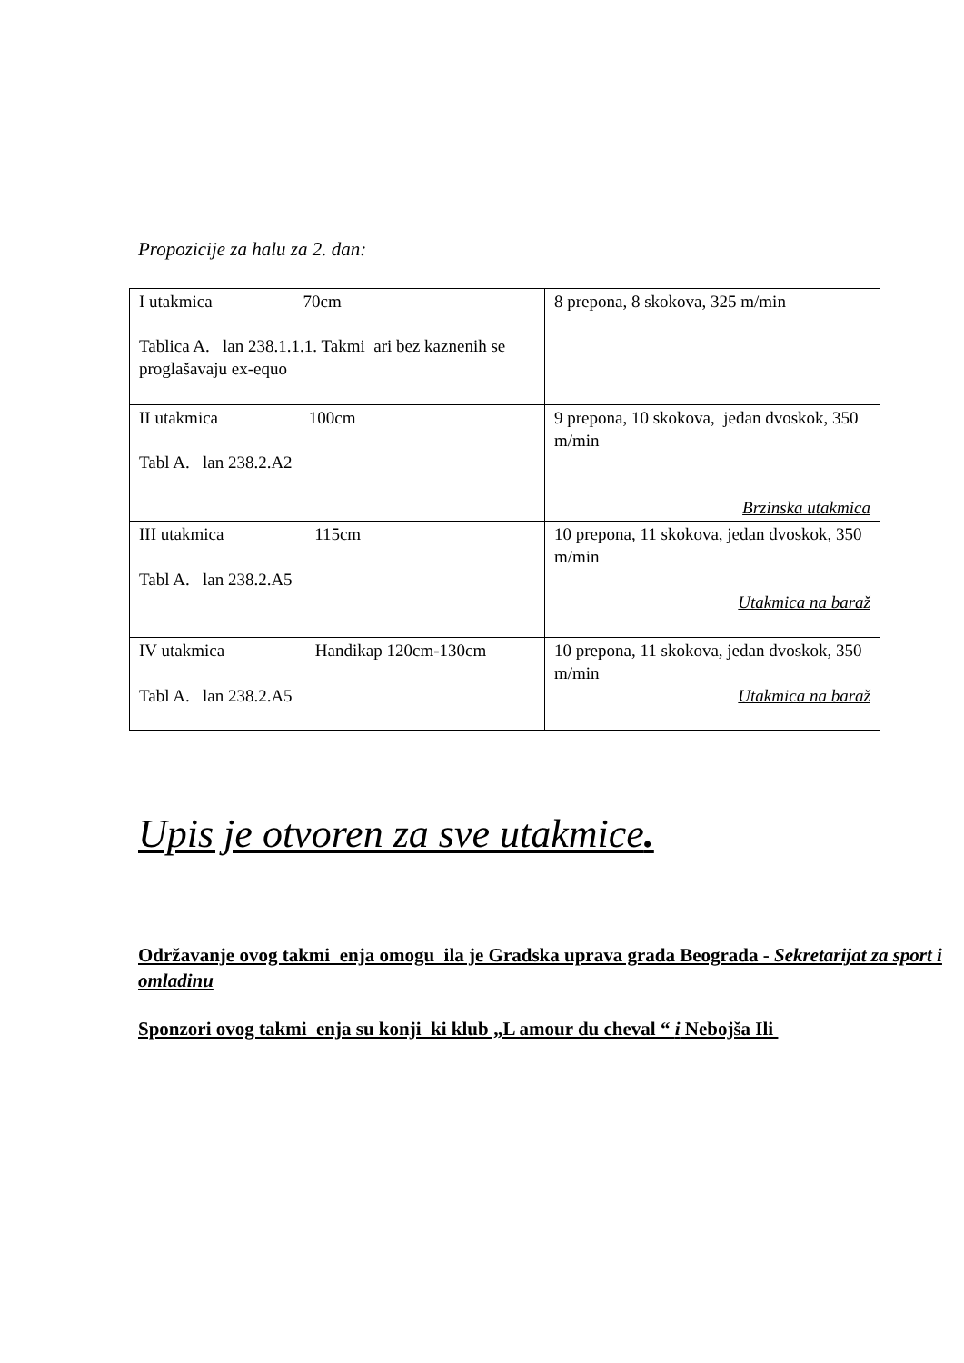Propozicije za halu za 2. dan:
| I utakmica 70cm Tablica A. lan 238.1.1.1. Takmi ari bez kaznenih se proglašavaju ex-equo | 8 prepona, 8 skokova, 325 m/min |
| II utakmica 100cm Tabl A. lan 238.2.A2 | 9 prepona, 10 skokova, jedan dvoskok, 350 m/min Brzinska utakmica |
| III utakmica 115cm Tabl A. lan 238.2.A5 | 10 prepona, 11 skokova, jedan dvoskok, 350 m/min Utakmica na baraž |
| IV utakmica Handikap 120cm-130cm Tabl A. lan 238.2.A5 | 10 prepona, 11 skokova, jedan dvoskok, 350 m/min Utakmica na baraž |
Upis je otvoren za sve utakmice.
Održavanje ovog takmi enja omogu ila je Gradska uprava grada Beograda - Sekretarijat za sport i omladinu
Sponzori ovog takmi enja su konji ki klub „L amour du cheval “ i Nebojša Ili